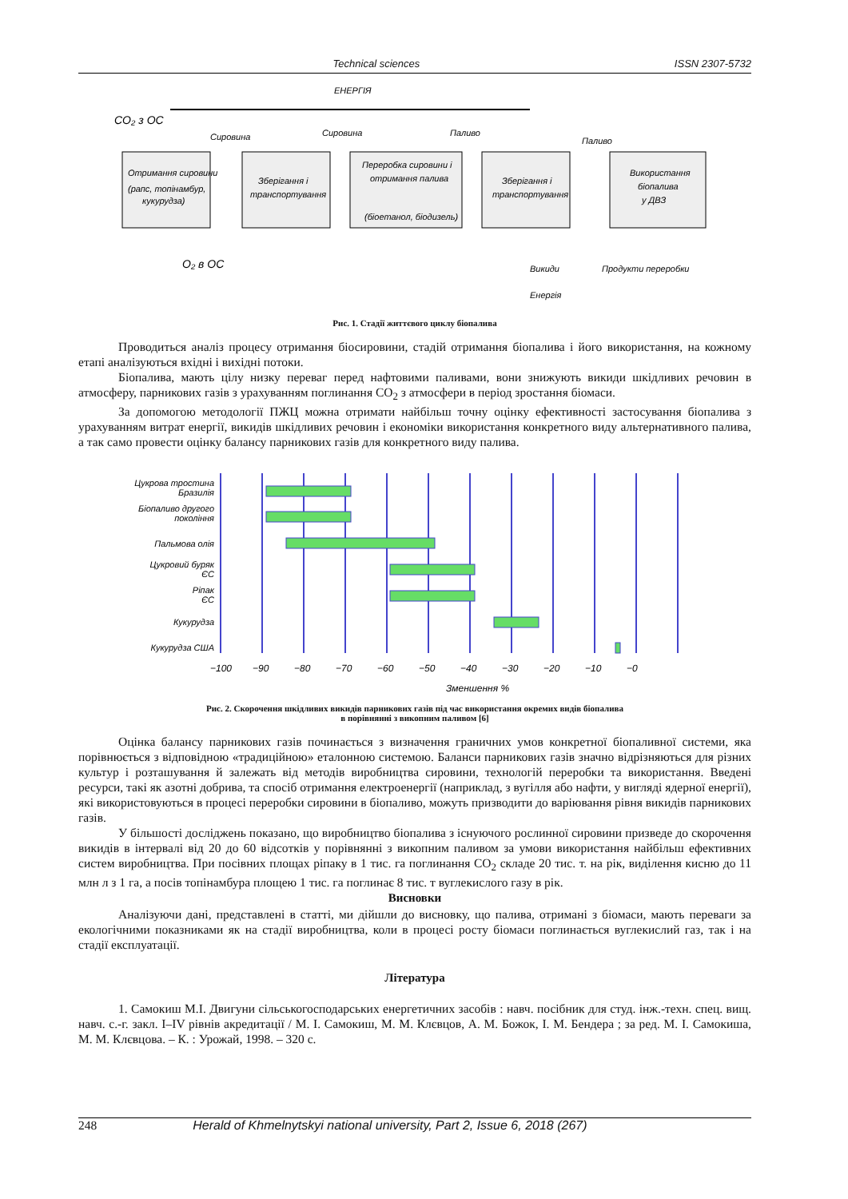Technical sciences ISSN 2307-5732
ЕНЕРГІЯ
CO₂ з ОС
Отримання сировини
(рапс, топінамбур,
кукурудза)
Зберігання і
транспортування
Переробка сировини і
отримання палива
(біоетанол, біодизель)
Зберігання і
транспортування
Використання
біопалива
у ДВЗ
Сировина
Сировина
Паливо
Паливо
O₂ в ОС
Викиди
Продукти переробки
Енергія
Рис. 1. Стадії життєвого циклу біопалива
Проводиться аналіз процесу отримання біосировини, стадій отримання біопалива і його використання, на кожному етапі аналізуються вхідні і вихідні потоки.
Біопалива, мають цілу низку переваг перед нафтовими паливами, вони знижують викиди шкідливих речовин в атмосферу, парникових газів з урахуванням поглинання CO<sub>2</sub> з атмосфери в період зростання біомаси.
За допомогою методології ПЖЦ можна отримати найбільш точну оцінку ефективності застосування біопалива з урахуванням витрат енергії, викидів шкідливих речовин і економіки використання конкретного виду альтернативного палива, а так само провести оцінку балансу парникових газів для конкретного виду палива.
Цукрова тростина
Бразилія
Біопаливо другого
покоління
Пальмова олія
Цукровий буряк
ЄС
Ріпак
ЄС
Кукурудза
Кукурудза США
−100
−90
−80
−70
−60
−50
−40
−30
−20
−10
−0
Зменшення %
Рис. 2. Скорочення шкідливих викидів парникових газів під час використання окремих видів біопалива
в порівнянні з викопним паливом [6]
Оцінка балансу парникових газів починається з визначення граничних умов конкретної біопаливної системи, яка порівнюється з відповідною «традиційною» еталонною системою. Баланси парникових газів значно відрізняються для різних культур і розташування й залежать від методів виробництва сировини, технологій переробки та використання. Введені ресурси, такі як азотні добрива, та спосіб отримання електроенергії (наприклад, з вугілля або нафти, у вигляді ядерної енергії), які використовуються в процесі переробки сировини в біопаливо, можуть призводити до варіювання рівня викидів парникових газів.
У більшості досліджень показано, що виробництво біопалива з існуючого рослинної сировини призведе до скорочення викидів в інтервалі від 20 до 60 відсотків у порівнянні з викопним паливом за умови використання найбільш ефективних систем виробництва. При посівних площах ріпаку в 1 тис. га поглинання CO<sub>2</sub> складе 20 тис. т. на рік, виділення кисню до 11 млн л з 1 га, а посів топінамбура площею 1 тис. га поглинає 8 тис. т вуглекислого газу в рік.
Висновки
Аналізуючи дані, представлені в статті, ми дійшли до висновку, що палива, отримані з біомаси, мають переваги за екологічними показниками як на стадії виробництва, коли в процесі росту біомаси поглинається вуглекислий газ, так і на стадії експлуатації.
Література
1. Самокиш М.І. Двигуни сільськогосподарських енергетичних засобів : навч. посібник для студ. інж.-техн. спец. вищ. навч. с.-г. закл. I–IV рівнів акредитації / М. І. Самокиш, М. М. Клєвцов, А. М. Божок, І. М. Бендера ; за ред. М. І. Самокиша, М. М. Клєвцова. – К. : Урожай, 1998. – 320 с.
248 Herald of Khmelnytskyi national university, Part 2, Issue 6, 2018 (267)